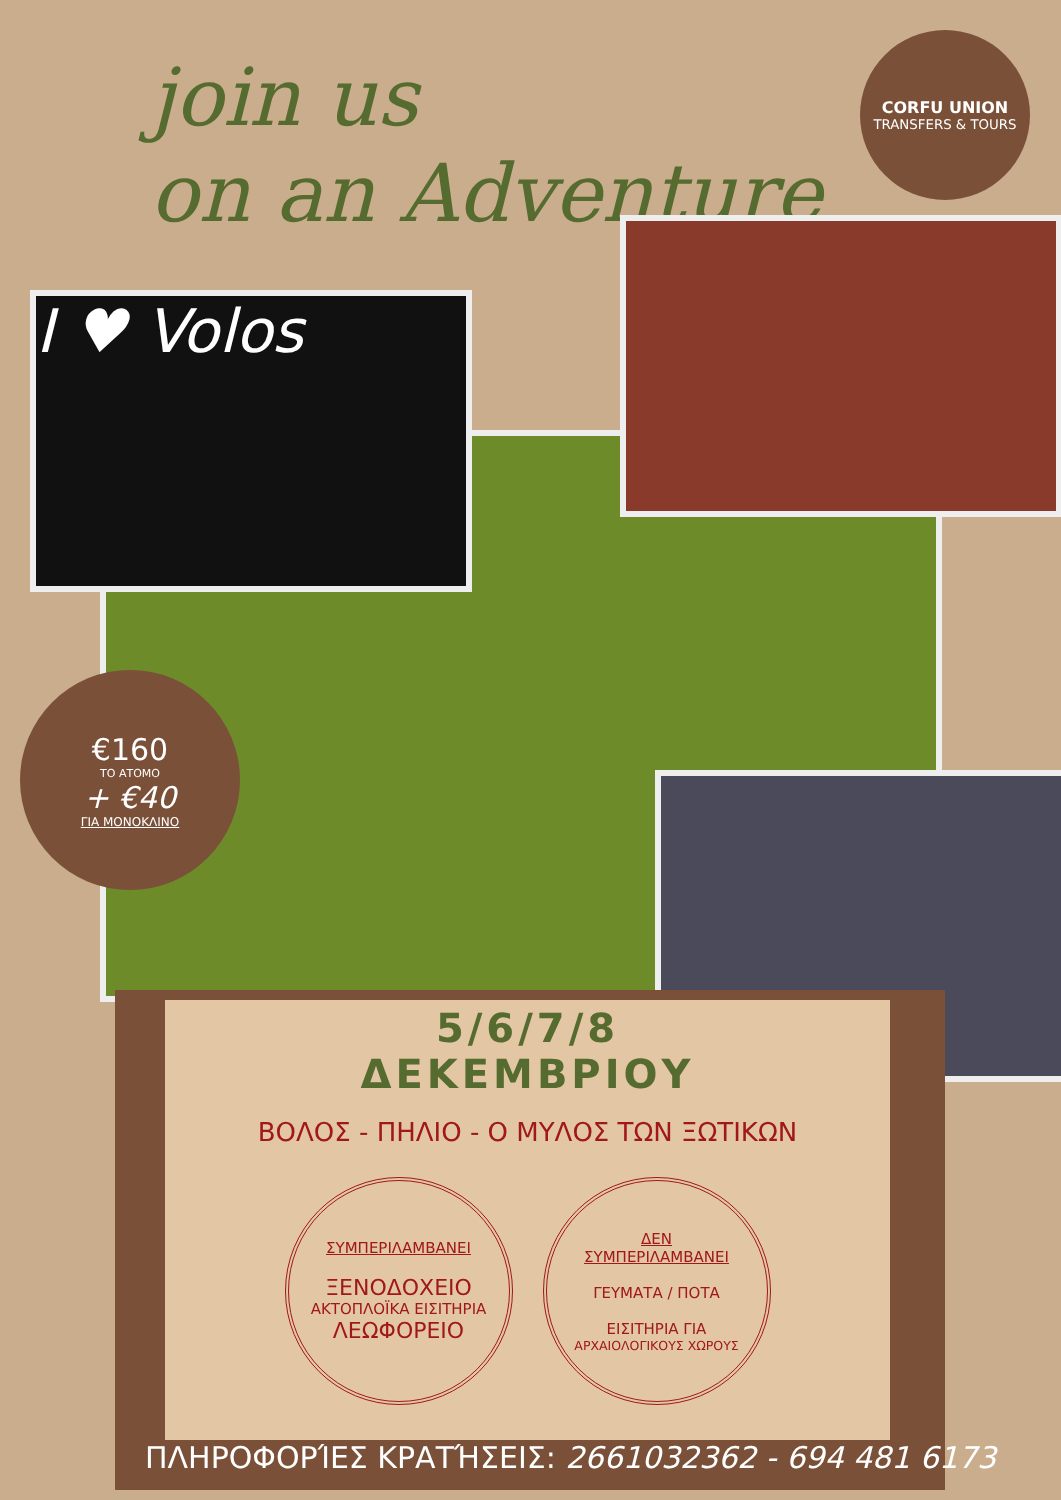join us
on an Adventure
CORFU UNION
TRANSFERS & TOURS
I ♥ Volos
€160
ΤΟ ΑΤΟΜΟ
+ €40
ΓΙΑ ΜΟΝΟΚΛΙΝΟ
5/6/7/8
ΔΕΚΕΜΒΡΙΟΥ
ΒΟΛΟΣ - ΠΗΛΙΟ - Ο ΜΥΛΟΣ ΤΩΝ ΞΩΤΙΚΩΝ
ΣΥΜΠΕΡΙΛΑΜΒΑΝΕΙ
ΞΕΝΟΔΟΧΕΙΟ
ΑΚΤΟΠΛΟΪΚΑ ΕΙΣΙΤΗΡΙΑ
ΛΕΩΦΟΡΕΙΟ
ΔΕΝ
ΣΥΜΠΕΡΙΛΑΜΒΑΝΕΙ
ΓΕΥΜΑΤΑ / ΠΟΤΑ
ΕΙΣΙΤΗΡΙΑ ΓΙΑ
ΑΡΧΑΙΟΛΟΓΙΚΟΥΣ ΧΩΡΟΥΣ
ΠΛΗΡΟΦΟΡΊΕΣ ΚΡΑΤΉΣΕΙΣ: 2661032362 - 694 481 6173